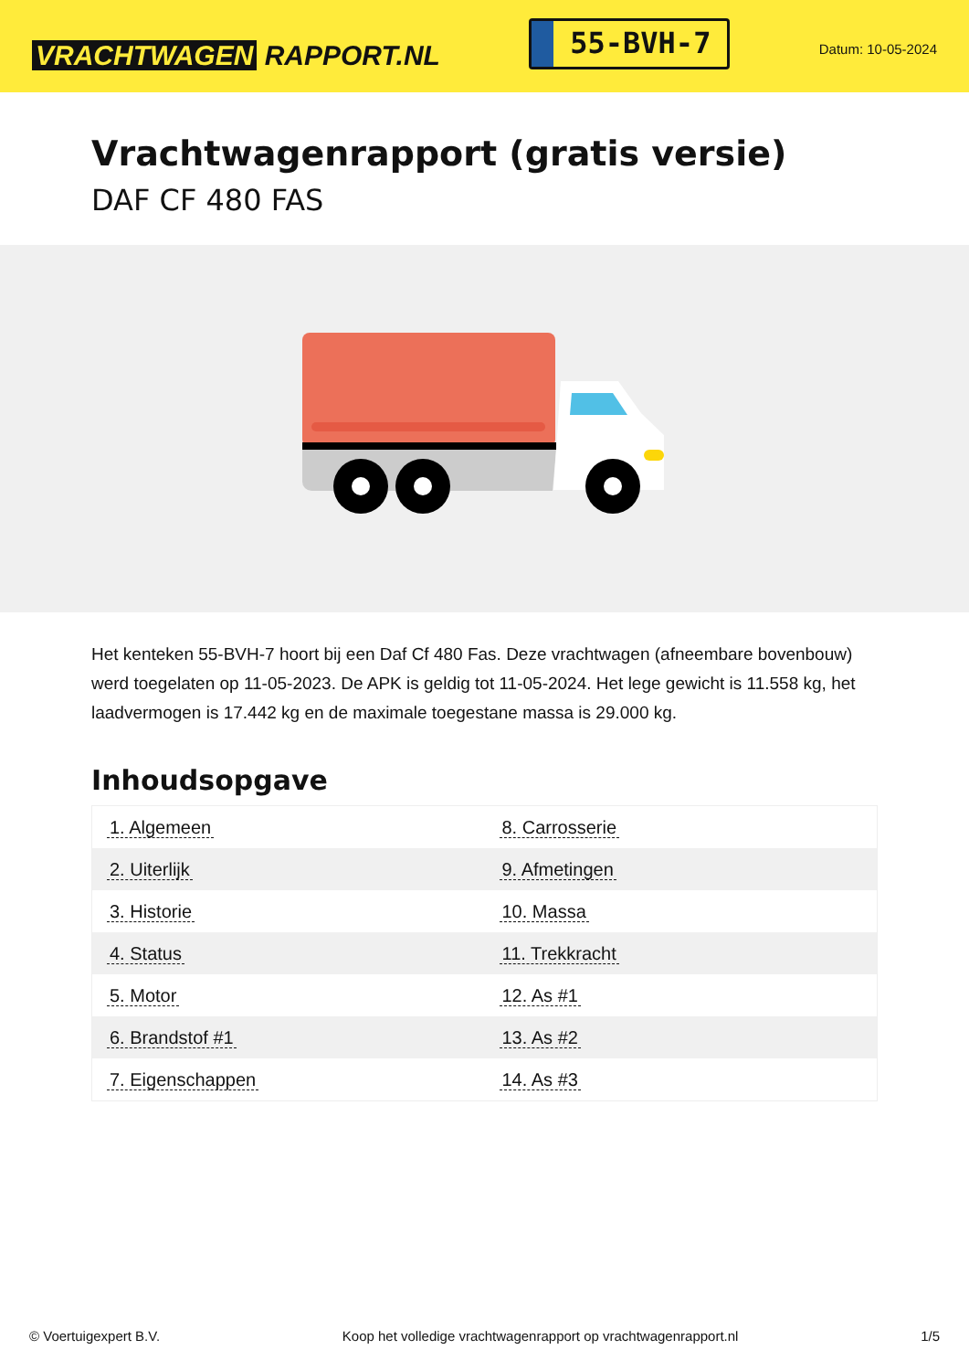VRACHTWAGEN RAPPORT.NL
55-BVH-7
Datum: 10-05-2024
Vrachtwagenrapport (gratis versie)
DAF CF 480 FAS
Het kenteken 55-BVH-7 hoort bij een Daf Cf 480 Fas. Deze vrachtwagen (afneembare bovenbouw) werd toegelaten op 11-05-2023. De APK is geldig tot 11-05-2024. Het lege gewicht is 11.558 kg, het laadvermogen is 17.442 kg en de maximale toegestane massa is 29.000 kg.
Inhoudsopgave
| 1. Algemeen | 8. Carrosserie |
| 2. Uiterlijk | 9. Afmetingen |
| 3. Historie | 10. Massa |
| 4. Status | 11. Trekkracht |
| 5. Motor | 12. As #1 |
| 6. Brandstof #1 | 13. As #2 |
| 7. Eigenschappen | 14. As #3 |
© Voertuigexpert B.V. Koop het volledige vrachtwagenrapport op vrachtwagenrapport.nl 1/5